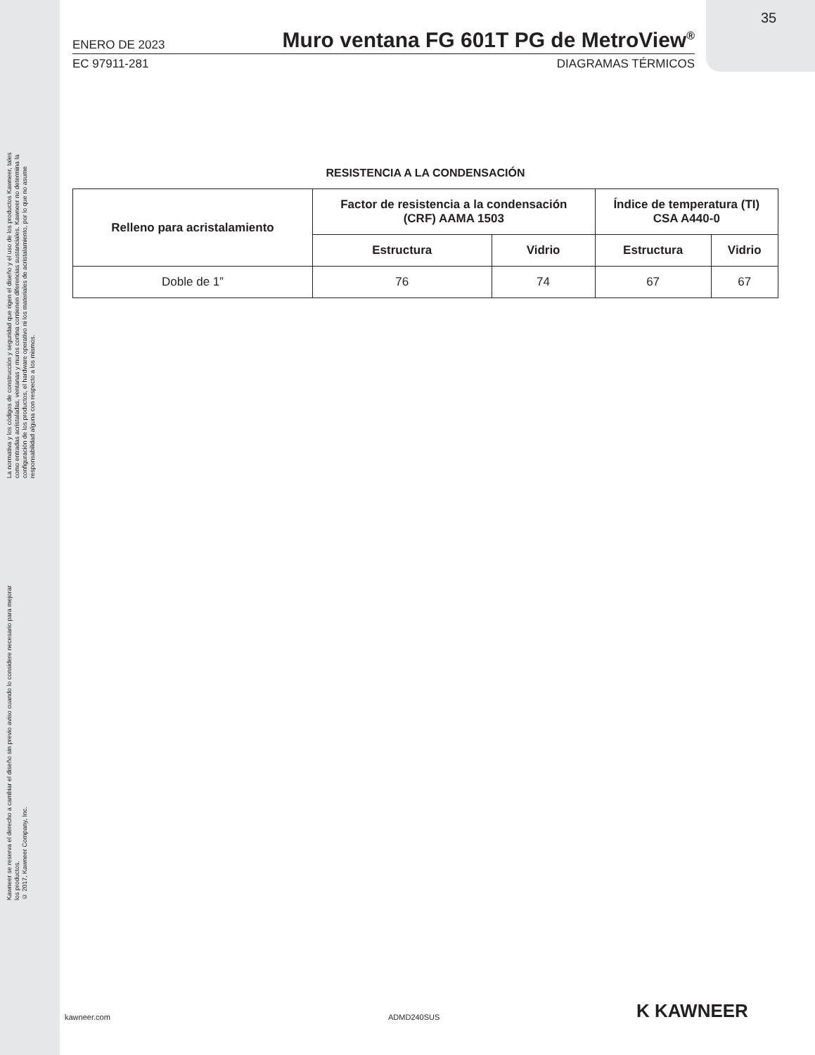La normativa y los códigos de construcción y seguridad que rigen el diseño y el uso de los productos Kawneer, tales como entradas acristaladas, ventanas y muros cortina contienen diferencias sustanciales. Kawneer no determina la configuración de los productos, el hardware operativo ni los materiales de acristalamiento, por lo que no asume responsabilidad alguna con respecto a los mismos.
Kawneer se reserva el derecho a cambiar el diseño sin previo aviso cuando lo considere necesario para mejorar los productos.
© 2017, Kawneer Company, Inc.
35
ENERO DE 2023 Muro ventana FG 601T PG de MetroView<sup>®</sup>
EC 97911-281 DIAGRAMAS TÉRMICOS
RESISTENCIA A LA CONDENSACIÓN
| Relleno para acristalamiento | Factor de resistencia a la condensación (CRF) AAMA 1503 | | Índice de temperatura (TI) CSA A440-0 | |
| --- | --- | --- | --- | --- |
| | Estructura | Vidrio | Estructura | Vidrio |
| Doble de 1” | 76 | 74 | 67 | 67 |
kawneer.com ADMD240SUS K KAWNEER